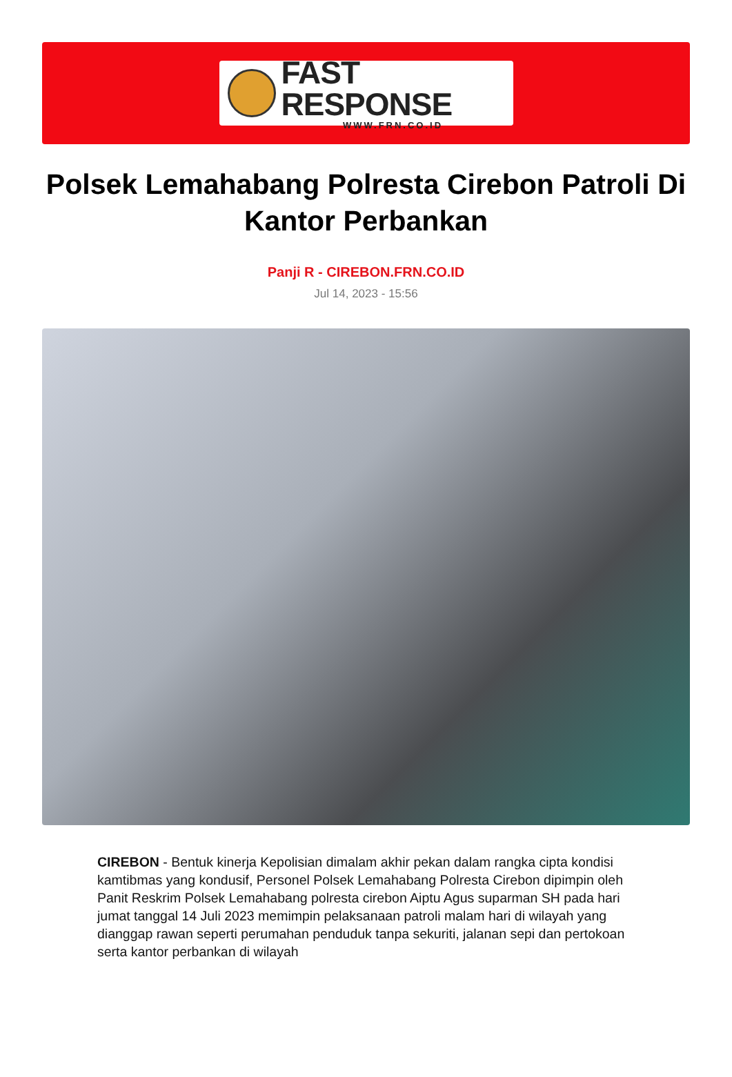FAST RESPONSE
WWW.FRN.CO.ID
Polsek Lemahabang Polresta Cirebon Patroli Di Kantor Perbankan
Panji R - CIREBON.FRN.CO.ID
Jul 14, 2023 - 15:56
CIREBON - Bentuk kinerja Kepolisian dimalam akhir pekan dalam rangka cipta kondisi kamtibmas yang kondusif, Personel Polsek Lemahabang Polresta Cirebon dipimpin oleh Panit Reskrim Polsek Lemahabang polresta cirebon Aiptu Agus suparman SH pada hari jumat tanggal 14 Juli 2023 memimpin pelaksanaan patroli malam hari di wilayah yang dianggap rawan seperti perumahan penduduk tanpa sekuriti, jalanan sepi dan pertokoan serta kantor perbankan di wilayah